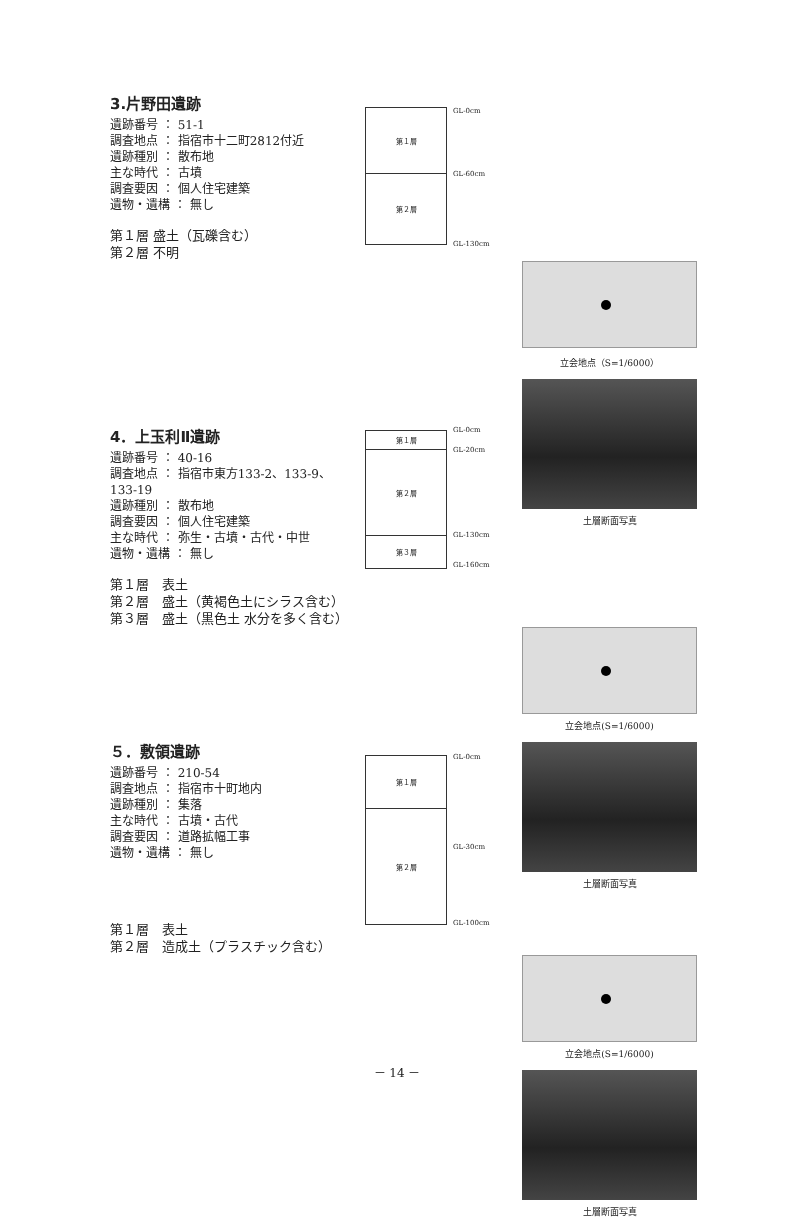3.片野田遺跡
遺跡番号 ： 51-1
調査地点 ： 指宿市十二町2812付近
遺跡種別 ： 散布地
主な時代 ： 古墳
調査要因 ： 個人住宅建築
遺物・遺構 ： 無し
第１層 盛土（瓦礫含む）
第２層 不明
第１層
第２層
GL-0cm
GL-60cm
GL-130cm
立会地点（S=1/6000）
土層断面写真
4．上玉利Ⅱ遺跡
遺跡番号 ： 40-16
調査地点 ： 指宿市東方133-2、133-9、133-19
遺跡種別 ： 散布地
調査要因 ： 個人住宅建築
主な時代 ： 弥生・古墳・古代・中世
遺物・遺構 ： 無し
第１層　表土
第２層　盛土（黄褐色土にシラス含む）
第３層　盛土（黒色土 水分を多く含む）
第１層
第２層
第３層
GL-0cm
GL-20cm
GL-130cm
GL-160cm
立会地点(S=1/6000)
土層断面写真
５．敷領遺跡
遺跡番号 ： 210-54
調査地点 ： 指宿市十町地内
遺跡種別 ： 集落
主な時代 ： 古墳・古代
調査要因 ： 道路拡幅工事
遺物・遺構 ： 無し
第１層　表土
第２層　造成土（プラスチック含む）
第１層
第２層
GL-0cm
GL-30cm
GL-100cm
立会地点(S=1/6000)
土層断面写真
－ 14 －